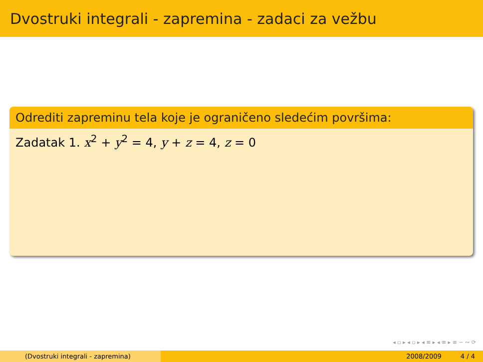Dvostruki integrali - zapremina - zadaci za vežbu
Odrediti zapreminu tela koje je ograničeno sledećim površima:
Zadatak 1. x<sup>2</sup> + y<sup>2</sup> = 4, y + z = 4, z = 0
◂ ▫ ▸ ◂ ▫ ▸ ◂ ≡ ▸ ◂ ≡ ▸ ≡ ∽ ∾ ⟳
(Dvostruki integrali - zapremina) 2008/2009 4 / 4